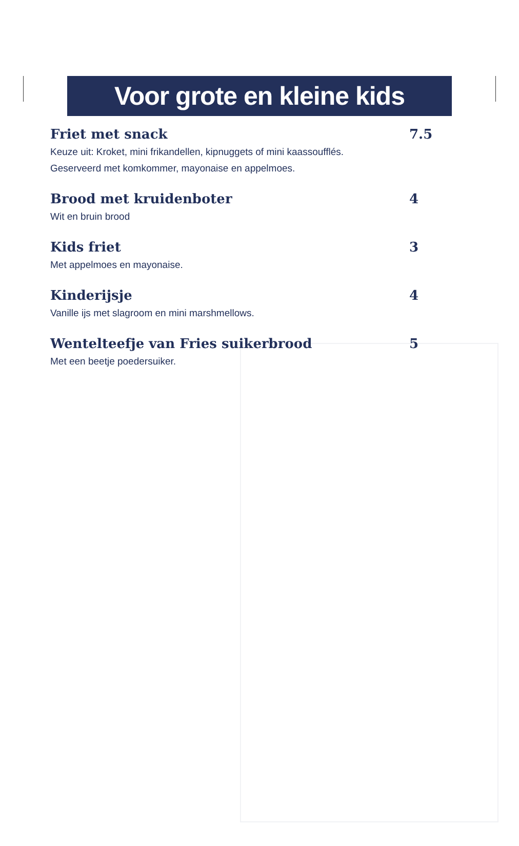Voor grote en kleine kids
Friet met snack 7.5
Keuze uit: Kroket, mini frikandellen, kipnuggets of mini kaassoufflés.
Geserveerd met komkommer, mayonaise en appelmoes.
Brood met kruidenboter 4
Wit en bruin brood
Kids friet 3
Met appelmoes en mayonaise.
Kinderijsje 4
Vanille ijs met slagroom en mini marshmellows.
Wentelteefje van Fries suikerbrood 5
Met een beetje poedersuiker.